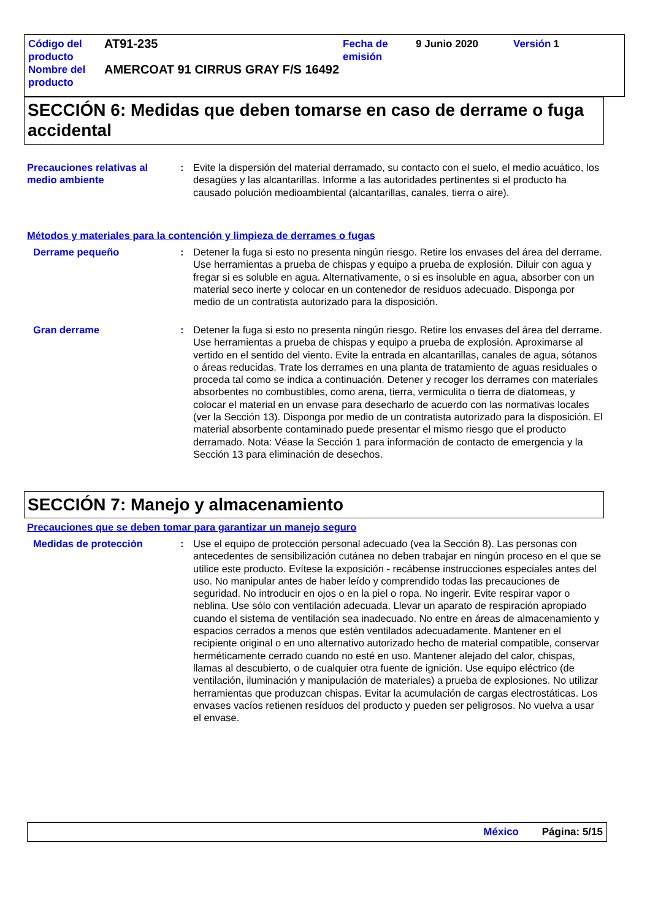| Código del producto | AT91-235 | Fecha de emisión | 9 Junio 2020 | Versión | 1 |
| Nombre del producto | AMERCOAT 91 CIRRUS GRAY F/S 16492 | | | | |
SECCIÓN 6: Medidas que deben tomarse en caso de derrame o fuga accidental
Precauciones relativas al medio ambiente
: Evite la dispersión del material derramado, su contacto con el suelo, el medio acuático, los desagües y las alcantarillas. Informe a las autoridades pertinentes si el producto ha causado polución medioambiental (alcantarillas, canales, tierra o aire).
Métodos y materiales para la contención y limpieza de derrames o fugas
Derrame pequeño : Detener la fuga si esto no presenta ningún riesgo. Retire los envases del área del derrame. Use herramientas a prueba de chispas y equipo a prueba de explosión. Diluir con agua y fregar si es soluble en agua. Alternativamente, o si es insoluble en agua, absorber con un material seco inerte y colocar en un contenedor de residuos adecuado. Disponga por medio de un contratista autorizado para la disposición.
Gran derrame : Detener la fuga si esto no presenta ningún riesgo. Retire los envases del área del derrame. Use herramientas a prueba de chispas y equipo a prueba de explosión. Aproximarse al vertido en el sentido del viento. Evite la entrada en alcantarillas, canales de agua, sótanos o áreas reducidas. Trate los derrames en una planta de tratamiento de aguas residuales o proceda tal como se indica a continuación. Detener y recoger los derrames con materiales absorbentes no combustibles, como arena, tierra, vermiculita o tierra de diatomeas, y colocar el material en un envase para desecharlo de acuerdo con las normativas locales (ver la Sección 13). Disponga por medio de un contratista autorizado para la disposición. El material absorbente contaminado puede presentar el mismo riesgo que el producto derramado. Nota: Véase la Sección 1 para información de contacto de emergencia y la Sección 13 para eliminación de desechos.
SECCIÓN 7: Manejo y almacenamiento
Precauciones que se deben tomar para garantizar un manejo seguro
Medidas de protección : Use el equipo de protección personal adecuado (vea la Sección 8). Las personas con antecedentes de sensibilización cutánea no deben trabajar en ningún proceso en el que se utilice este producto. Evítese la exposición - recábense instrucciones especiales antes del uso. No manipular antes de haber leído y comprendido todas las precauciones de seguridad. No introducir en ojos o en la piel o ropa. No ingerir. Evite respirar vapor o neblina. Use sólo con ventilación adecuada. Llevar un aparato de respiración apropiado cuando el sistema de ventilación sea inadecuado. No entre en áreas de almacenamiento y espacios cerrados a menos que estén ventilados adecuadamente. Mantener en el recipiente original o en uno alternativo autorizado hecho de material compatible, conservar herméticamente cerrado cuando no esté en uso. Mantener alejado del calor, chispas, llamas al descubierto, o de cualquier otra fuente de ignición. Use equipo eléctrico (de ventilación, iluminación y manipulación de materiales) a prueba de explosiones. No utilizar herramientas que produzcan chispas. Evitar la acumulación de cargas electrostáticas. Los envases vacíos retienen resíduos del producto y pueden ser peligrosos. No vuelva a usar el envase.
México Página: 5/15